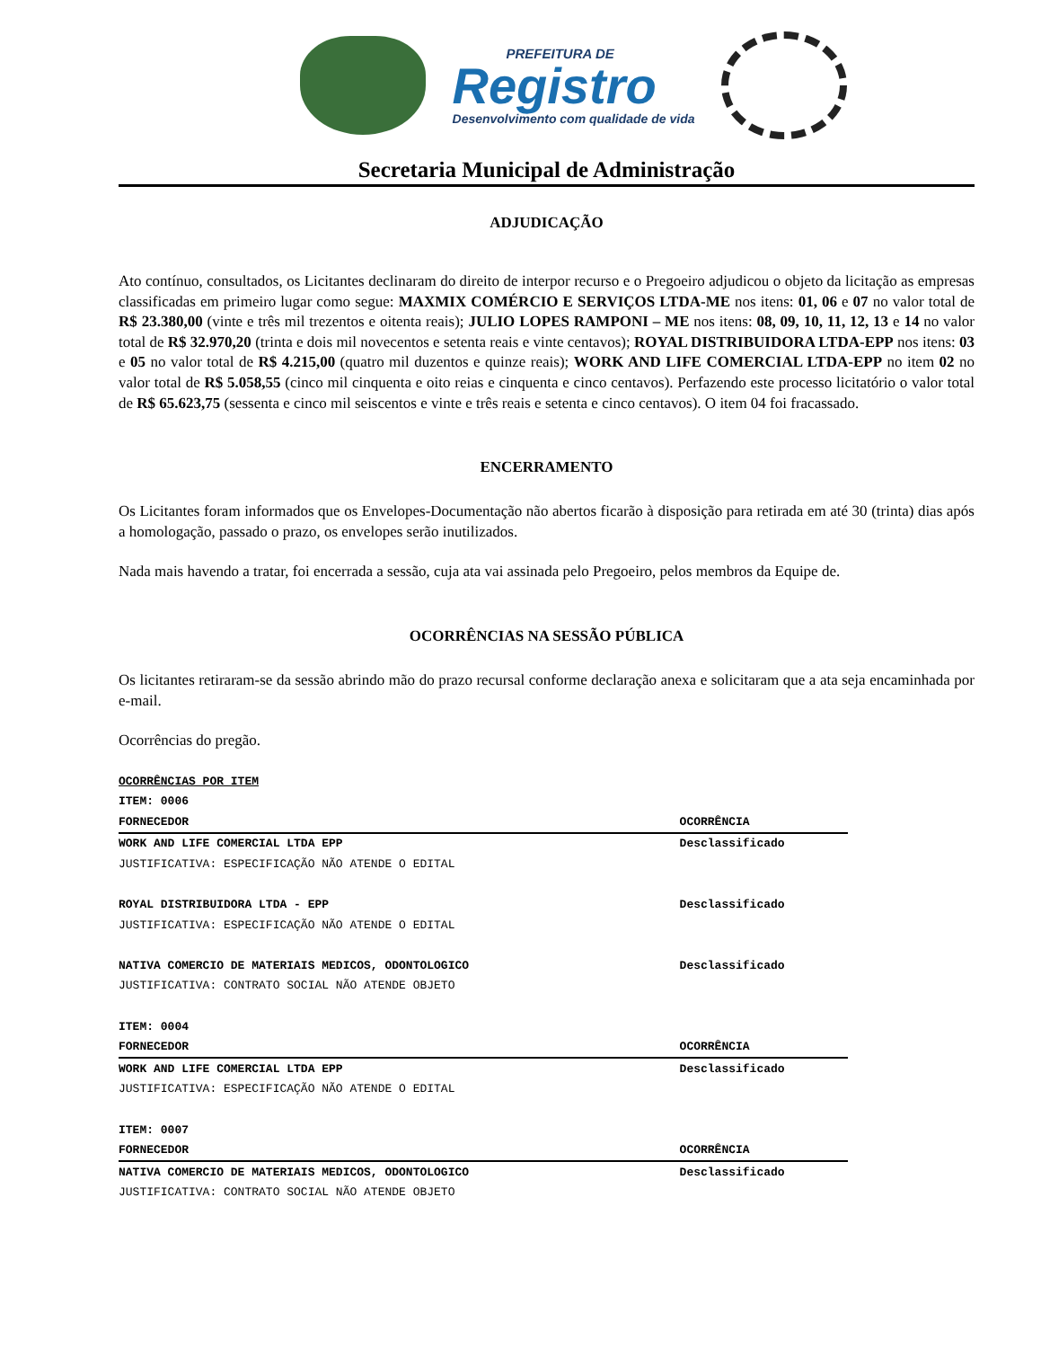PREFEITURA DE
Registro
Desenvolvimento com qualidade de vida
Secretaria Municipal de Administração
ADJUDICAÇÃO
Ato contínuo, consultados, os Licitantes declinaram do direito de interpor recurso e o Pregoeiro adjudicou o objeto da licitação as empresas classificadas em primeiro lugar como segue: MAXMIX COMÉRCIO E SERVIÇOS LTDA-ME nos itens: 01, 06 e 07 no valor total de R$ 23.380,00 (vinte e três mil trezentos e oitenta reais); JULIO LOPES RAMPONI – ME nos itens: 08, 09, 10, 11, 12, 13 e 14 no valor total de R$ 32.970,20 (trinta e dois mil novecentos e setenta reais e vinte centavos); ROYAL DISTRIBUIDORA LTDA-EPP nos itens: 03 e 05 no valor total de R$ 4.215,00 (quatro mil duzentos e quinze reais); WORK AND LIFE COMERCIAL LTDA-EPP no item 02 no valor total de R$ 5.058,55 (cinco mil cinquenta e oito reias e cinquenta e cinco centavos). Perfazendo este processo licitatório o valor total de R$ 65.623,75 (sessenta e cinco mil seiscentos e vinte e três reais e setenta e cinco centavos). O item 04 foi fracassado.
ENCERRAMENTO
Os Licitantes foram informados que os Envelopes-Documentação não abertos ficarão à disposição para retirada em até 30 (trinta) dias após a homologação, passado o prazo, os envelopes serão inutilizados.
Nada mais havendo a tratar, foi encerrada a sessão, cuja ata vai assinada pelo Pregoeiro, pelos membros da Equipe de.
OCORRÊNCIAS NA SESSÃO PÚBLICA
Os licitantes retiraram-se da sessão abrindo mão do prazo recursal conforme declaração anexa e solicitaram que a ata seja encaminhada por e-mail.
Ocorrências do pregão.
| OCORRÊNCIAS POR ITEM | |
| ITEM: 0006 | |
| FORNECEDOR | OCORRÊNCIA |
| WORK AND LIFE COMERCIAL LTDA EPP | Desclassificado |
| JUSTIFICATIVA: ESPECIFICAÇÃO NÃO ATENDE O EDITAL | |
| ROYAL DISTRIBUIDORA LTDA - EPP | Desclassificado |
| JUSTIFICATIVA: ESPECIFICAÇÃO NÃO ATENDE O EDITAL | |
| NATIVA COMERCIO DE MATERIAIS MEDICOS, ODONTOLOGICO | Desclassificado |
| JUSTIFICATIVA: CONTRATO SOCIAL NÃO ATENDE OBJETO | |
| ITEM: 0004 | |
| FORNECEDOR | OCORRÊNCIA |
| WORK AND LIFE COMERCIAL LTDA EPP | Desclassificado |
| JUSTIFICATIVA: ESPECIFICAÇÃO NÃO ATENDE O EDITAL | |
| ITEM: 0007 | |
| FORNECEDOR | OCORRÊNCIA |
| NATIVA COMERCIO DE MATERIAIS MEDICOS, ODONTOLOGICO | Desclassificado |
| JUSTIFICATIVA: CONTRATO SOCIAL NÃO ATENDE OBJETO | |